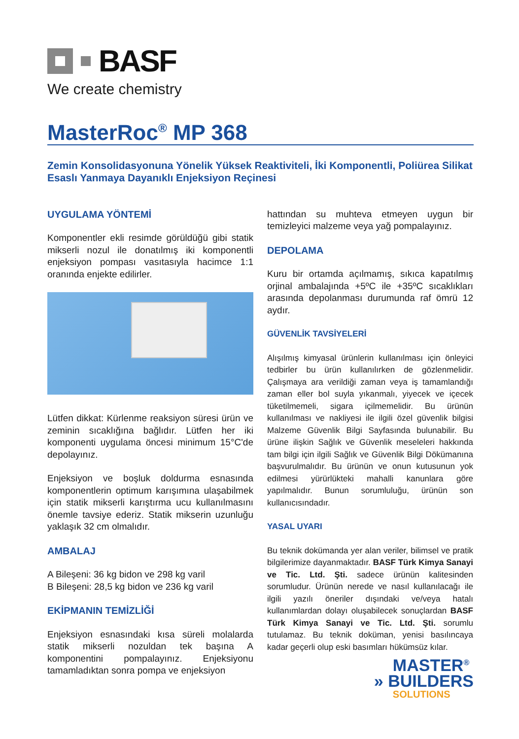BASF
We create chemistry
MasterRoc<sup>®</sup> MP 368
Zemin Konsolidasyonuna Yönelik Yüksek Reaktiviteli, İki Komponentli, Poliürea Silikat Esaslı Yanmaya Dayanıklı Enjeksiyon Reçinesi
UYGULAMA YÖNTEMİ
Komponentler ekli resimde görüldüğü gibi statik mikserli nozul ile donatılmış iki komponentli enjeksiyon pompası vasıtasıyla hacimce 1:1 oranında enjekte edilirler.
Lütfen dikkat: Kürlenme reaksiyon süresi ürün ve zeminin sıcaklığına bağlıdır. Lütfen her iki komponenti uygulama öncesi minimum 15°C'de depolayınız.
Enjeksiyon ve boşluk doldurma esnasında komponentlerin optimum karışımına ulaşabilmek için statik mikserli karıştırma ucu kullanılmasını önemle tavsiye ederiz. Statik mikserin uzunluğu yaklaşık 32 cm olmalıdır.
AMBALAJ
A Bileşeni: 36 kg bidon ve 298 kg varil
B Bileşeni: 28,5 kg bidon ve 236 kg varil
EKİPMANIN TEMİZLİĞİ
Enjeksiyon esnasındaki kısa süreli molalarda statik mikserli nozuldan tek başına A komponentini pompalayınız. Enjeksiyonu tamamladıktan sonra pompa ve enjeksiyon
hattından su muhteva etmeyen uygun bir temizleyici malzeme veya yağ pompalayınız.
DEPOLAMA
Kuru bir ortamda açılmamış, sıkıca kapatılmış orjinal ambalajında +5ºC ile +35ºC sıcaklıkları arasında depolanması durumunda raf ömrü 12 aydır.
GÜVENLİK TAVSİYELERİ
Alışılmış kimyasal ürünlerin kullanılması için önleyici tedbirler bu ürün kullanılırken de gözlenmelidir. Çalışmaya ara verildiği zaman veya iş tamamlandığı zaman eller bol suyla yıkanmalı, yiyecek ve içecek tüketilmemeli, sigara içilmemelidir. Bu ürünün kullanılması ve nakliyesi ile ilgili özel güvenlik bilgisi Malzeme Güvenlik Bilgi Sayfasında bulunabilir. Bu ürüne ilişkin Sağlık ve Güvenlik meseleleri hakkında tam bilgi için ilgili Sağlık ve Güvenlik Bilgi Dökümanına başvurulmalıdır. Bu ürünün ve onun kutusunun yok edilmesi yürürlükteki mahalli kanunlara göre yapılmalıdır. Bunun sorumluluğu, ürünün son kullanıcısındadır.
YASAL UYARI
Bu teknik dokümanda yer alan veriler, bilimsel ve pratik bilgilerimize dayanmaktadır. BASF Türk Kimya Sanayi ve Tic. Ltd. Şti. sadece ürünün kalitesinden sorumludur. Ürünün nerede ve nasıl kullanılacağı ile ilgili yazılı öneriler dışındaki ve/veya hatalı kullanımlardan dolayı oluşabilecek sonuçlardan BASF Türk Kimya Sanayi ve Tic. Ltd. Şti. sorumlu tutulamaz. Bu teknik doküman, yenisi basılıncaya kadar geçerli olup eski basımları hükümsüz kılar.
MASTER<sup>®</sup>
» BUILDERS
SOLUTIONS